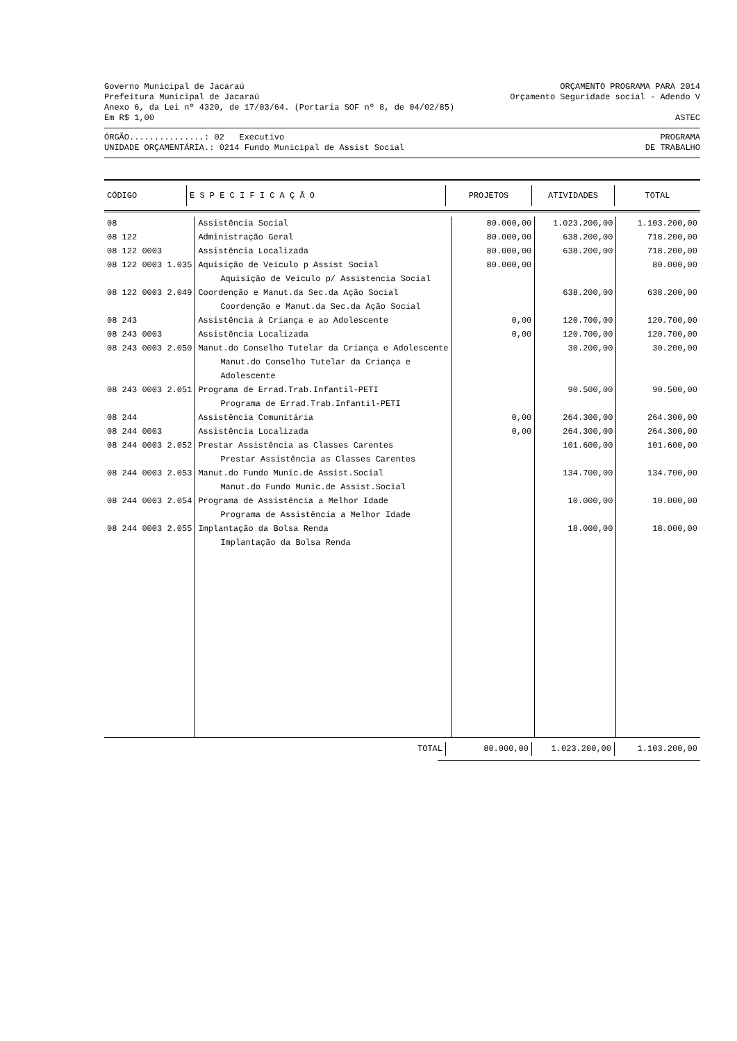Governo Municipal de Jacaraú ORÇAMENTO PROGRAMA PARA 2014
Prefeitura Municipal de Jacaraú Orçamento Seguridade social - Adendo V
Anexo 6, da Lei nº 4320, de 17/03/64. (Portaria SOF nº 8, de 04/02/85)
Em R$ 1,00 ASTEC
ÓRGÃO...............: 02 Executivo PROGRAMA
UNIDADE ORÇAMENTÁRIA.: 0214 Fundo Municipal de Assist Social DE TRABALHO
| CÓDIGO | E S P E C I F I C A Ç Ã O | PROJETOS | ATIVIDADES | TOTAL |
| --- | --- | --- | --- | --- |
| 08 | Assistência Social | 80.000,00 | 1.023.200,00 | 1.103.200,00 |
| 08 122 | Administração Geral | 80.000,00 | 638.200,00 | 718.200,00 |
| 08 122 0003 | Assistência Localizada | 80.000,00 | 638.200,00 | 718.200,00 |
| 08 122 0003 1.035 | Aquisição de Veículo p Assist Social | 80.000,00 | | 80.000,00 |
| | Aquisição de Veículo p/ Assistencia Social | | | |
| 08 122 0003 2.049 | Coordenção e Manut.da Sec.da Ação Social | | 638.200,00 | 638.200,00 |
| | Coordenção e Manut.da Sec.da Ação Social | | | |
| 08 243 | Assistência à Criança e ao Adolescente | 0,00 | 120.700,00 | 120.700,00 |
| 08 243 0003 | Assistência Localizada | 0,00 | 120.700,00 | 120.700,00 |
| 08 243 0003 2.050 | Manut.do Conselho Tutelar da Criança e Adolescente | | 30.200,00 | 30.200,00 |
| | Manut.do Conselho Tutelar da Criança e Adolescente | | | |
| 08 243 0003 2.051 | Programa de Errad.Trab.Infantil-PETI | | 90.500,00 | 90.500,00 |
| | Programa de Errad.Trab.Infantil-PETI | | | |
| 08 244 | Assistência Comunitária | 0,00 | 264.300,00 | 264.300,00 |
| 08 244 0003 | Assistência Localizada | 0,00 | 264.300,00 | 264.300,00 |
| 08 244 0003 2.052 | Prestar Assistência as Classes Carentes | | 101.600,00 | 101.600,00 |
| | Prestar Assistência as Classes Carentes | | | |
| 08 244 0003 2.053 | Manut.do Fundo Munic.de Assist.Social | | 134.700,00 | 134.700,00 |
| | Manut.do Fundo Munic.de Assist.Social | | | |
| 08 244 0003 2.054 | Programa de Assistência a Melhor Idade | | 10.000,00 | 10.000,00 |
| | Programa de Assistência a Melhor Idade | | | |
| 08 244 0003 2.055 | Implantação da Bolsa Renda | | 18.000,00 | 18.000,00 |
| | Implantação da Bolsa Renda | | | |
| TOTAL | 80.000,00 | 1.023.200,00 | 1.103.200,00 |